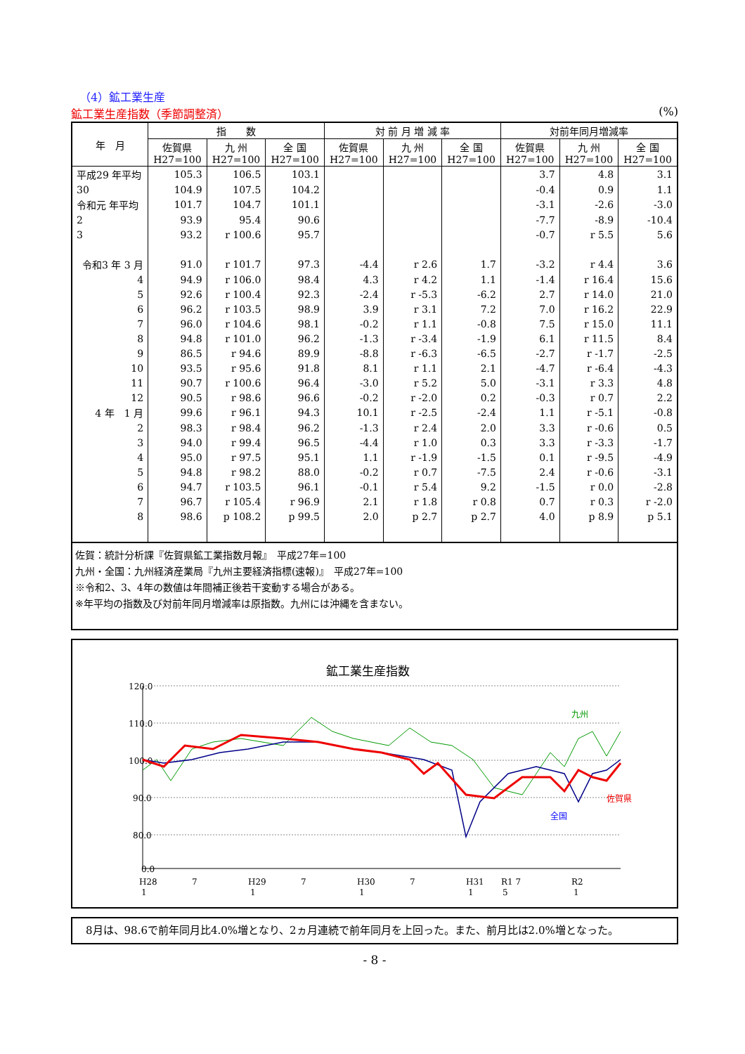（4）鉱工業生産
鉱工業生産指数（季節調整済） (%)
| 年 月 | 指 数 | | | 対 前 月 増 減 率 | | | 対前年同月増減率 | | |
| --- | --- | --- | --- | --- | --- | --- | --- | --- | --- |
| | 佐賀県 H27=100 | 九 州 H27=100 | 全 国 H27=100 | 佐賀県 H27=100 | 九 州 H27=100 | 全 国 H27=100 | 佐賀県 H27=100 | 九 州 H27=100 | 全 国 H27=100 |
| 平成29 年平均 | 105.3 | 106.5 | 103.1 | | | | 3.7 | 4.8 | 3.1 |
| 30 | 104.9 | 107.5 | 104.2 | | | | -0.4 | 0.9 | 1.1 |
| 令和元 年平均 | 101.7 | 104.7 | 101.1 | | | | -3.1 | -2.6 | -3.0 |
| 2 | 93.9 | 95.4 | 90.6 | | | | -7.7 | -8.9 | -10.4 |
| 3 | 93.2 | r 100.6 | 95.7 | | | | -0.7 | r 5.5 | 5.6 |
| 令和3 年 3 月 | 91.0 | r 101.7 | 97.3 | -4.4 | r 2.6 | 1.7 | -3.2 | r 4.4 | 3.6 |
| 4 | 94.9 | r 106.0 | 98.4 | 4.3 | r 4.2 | 1.1 | -1.4 | r 16.4 | 15.6 |
| 5 | 92.6 | r 100.4 | 92.3 | -2.4 | r -5.3 | -6.2 | 2.7 | r 14.0 | 21.0 |
| 6 | 96.2 | r 103.5 | 98.9 | 3.9 | r 3.1 | 7.2 | 7.0 | r 16.2 | 22.9 |
| 7 | 96.0 | r 104.6 | 98.1 | -0.2 | r 1.1 | -0.8 | 7.5 | r 15.0 | 11.1 |
| 8 | 94.8 | r 101.0 | 96.2 | -1.3 | r -3.4 | -1.9 | 6.1 | r 11.5 | 8.4 |
| 9 | 86.5 | r 94.6 | 89.9 | -8.8 | r -6.3 | -6.5 | -2.7 | r -1.7 | -2.5 |
| 10 | 93.5 | r 95.6 | 91.8 | 8.1 | r 1.1 | 2.1 | -4.7 | r -6.4 | -4.3 |
| 11 | 90.7 | r 100.6 | 96.4 | -3.0 | r 5.2 | 5.0 | -3.1 | r 3.3 | 4.8 |
| 12 | 90.5 | r 98.6 | 96.6 | -0.2 | r -2.0 | 0.2 | -0.3 | r 0.7 | 2.2 |
| 4 年 1 月 | 99.6 | r 96.1 | 94.3 | 10.1 | r -2.5 | -2.4 | 1.1 | r -5.1 | -0.8 |
| 2 | 98.3 | r 98.4 | 96.2 | -1.3 | r 2.4 | 2.0 | 3.3 | r -0.6 | 0.5 |
| 3 | 94.0 | r 99.4 | 96.5 | -4.4 | r 1.0 | 0.3 | 3.3 | r -3.3 | -1.7 |
| 4 | 95.0 | r 97.5 | 95.1 | 1.1 | r -1.9 | -1.5 | 0.1 | r -9.5 | -4.9 |
| 5 | 94.8 | r 98.2 | 88.0 | -0.2 | r 0.7 | -7.5 | 2.4 | r -0.6 | -3.1 |
| 6 | 94.7 | r 103.5 | 96.1 | -0.1 | r 5.4 | 9.2 | -1.5 | r 0.0 | -2.8 |
| 7 | 96.7 | r 105.4 | r 96.9 | 2.1 | r 1.8 | r 0.8 | 0.7 | r 0.3 | r -2.0 |
| 8 | 98.6 | p 108.2 | p 99.5 | 2.0 | p 2.7 | p 2.7 | 4.0 | p 8.9 | p 5.1 |
佐賀：統計分析課『佐賀県鉱工業指数月報』　平成27年=100
九州・全国：九州経済産業局『九州主要経済指標(速報)』　平成27年=100
※令和2、3、4年の数値は年間補正後若干変動する場合がある。
※年平均の指数及び対前年同月増減率は原指数。九州には沖縄を含まない。
鉱工業生産指数
120.0
110.0
100.0
90.0
80.0
0.0
九州
佐賀県
全国
H28
1
7
H29
1
7
H30
1
7
H31
1
R1 7
5
R2
1
　8月は、98.6で前年同月比4.0%増となり、2ヵ月連続で前年同月を上回った。また、前月比は2.0%増となった。
- 8 -